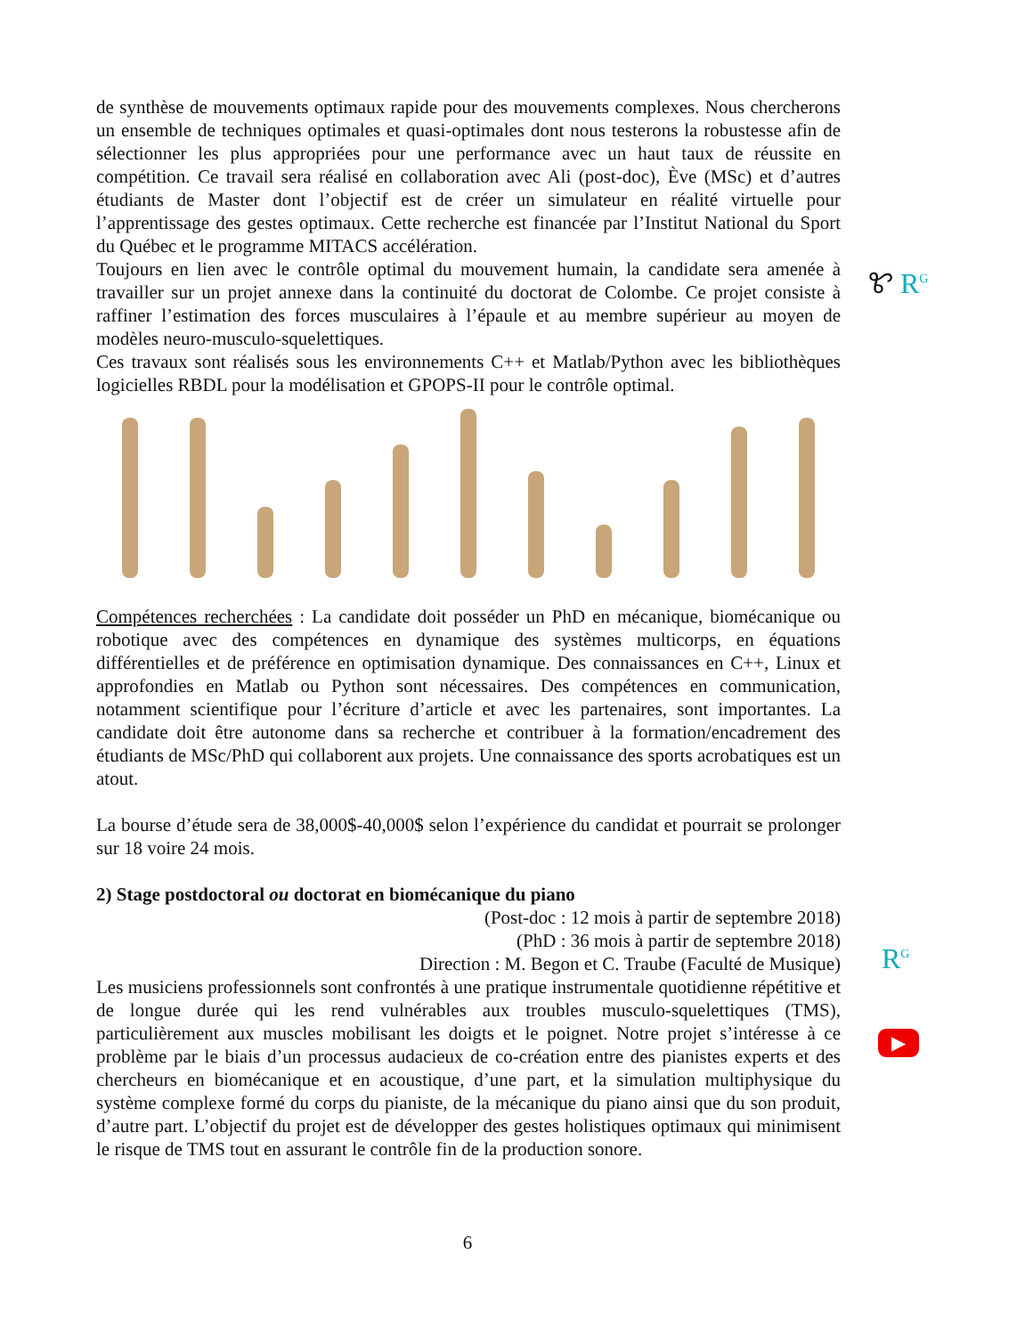de synthèse de mouvements optimaux rapide pour des mouvements complexes. Nous chercherons un ensemble de techniques optimales et quasi-optimales dont nous testerons la robustesse afin de sélectionner les plus appropriées pour une performance avec un haut taux de réussite en compétition. Ce travail sera réalisé en collaboration avec Ali (post-doc), Ève (MSc) et d’autres étudiants de Master dont l’objectif est de créer un simulateur en réalité virtuelle pour l’apprentissage des gestes optimaux. Cette recherche est financée par l’Institut National du Sport du Québec et le programme MITACS accélération.
Toujours en lien avec le contrôle optimal du mouvement humain, la candidate sera amenée à travailler sur un projet annexe dans la continuité du doctorat de Colombe. Ce projet consiste à raffiner l’estimation des forces musculaires à l’épaule et au membre supérieur au moyen de modèles neuro-musculo-squelettiques.
Ces travaux sont réalisés sous les environnements C++ et Matlab/Python avec les bibliothèques logicielles RBDL pour la modélisation et GPOPS-II pour le contrôle optimal.
Compétences recherchées : La candidate doit posséder un PhD en mécanique, biomécanique ou robotique avec des compétences en dynamique des systèmes multicorps, en équations différentielles et de préférence en optimisation dynamique. Des connaissances en C++, Linux et approfondies en Matlab ou Python sont nécessaires. Des compétences en communication, notamment scientifique pour l’écriture d’article et avec les partenaires, sont importantes. La candidate doit être autonome dans sa recherche et contribuer à la formation/encadrement des étudiants de MSc/PhD qui collaborent aux projets. Une connaissance des sports acrobatiques est un atout.
La bourse d’étude sera de 38,000$-40,000$ selon l’expérience du candidat et pourrait se prolonger sur 18 voire 24 mois.
2) Stage postdoctoral ou doctorat en biomécanique du piano
(Post-doc : 12 mois à partir de septembre 2018)
(PhD : 36 mois à partir de septembre 2018)
Direction : M. Begon et C. Traube (Faculté de Musique)
Les musiciens professionnels sont confrontés à une pratique instrumentale quotidienne répétitive et de longue durée qui les rend vulnérables aux troubles musculo-squelettiques (TMS), particulièrement aux muscles mobilisant les doigts et le poignet. Notre projet s’intéresse à ce problème par le biais d’un processus audacieux de co-création entre des pianistes experts et des chercheurs en biomécanique et en acoustique, d’une part, et la simulation multiphysique du système complexe formé du corps du pianiste, de la mécanique du piano ainsi que du son produit, d’autre part. L’objectif du projet est de développer des gestes holistiques optimaux qui minimisent le risque de TMS tout en assurant le contrôle fin de la production sonore.
Ꮡ R<sup>G</sup>
R<sup>G</sup>
▶
6